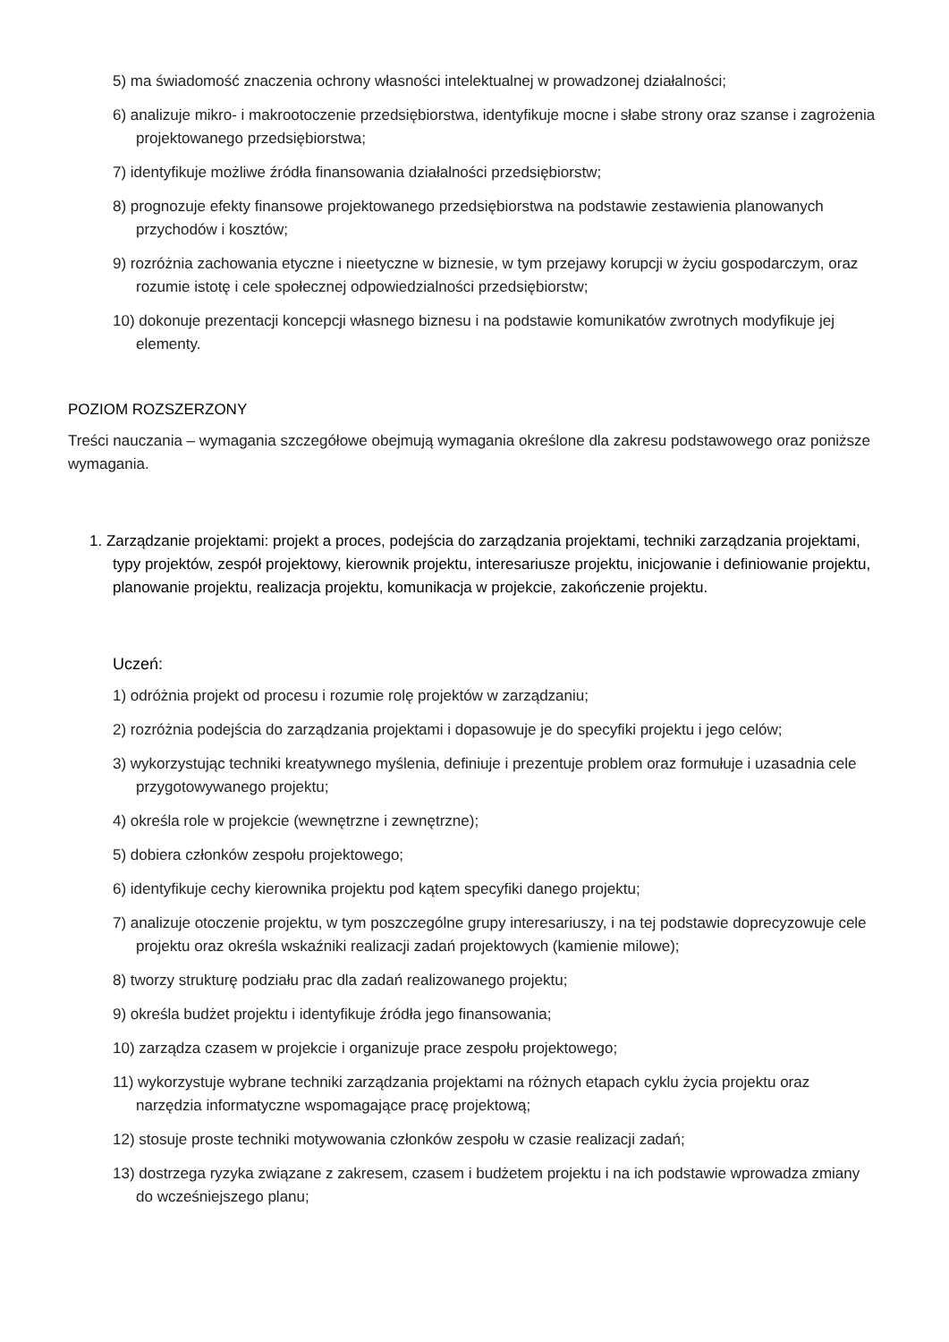5) ma świadomość znaczenia ochrony własności intelektualnej w prowadzonej działalności;
6) analizuje mikro- i makrootoczenie przedsiębiorstwa, identyfikuje mocne i słabe strony oraz szanse i zagrożenia projektowanego przedsiębiorstwa;
7) identyfikuje możliwe źródła finansowania działalności przedsiębiorstw;
8) prognozuje efekty finansowe projektowanego przedsiębiorstwa na podstawie zestawienia planowanych przychodów i kosztów;
9) rozróżnia zachowania etyczne i nieetyczne w biznesie, w tym przejawy korupcji w życiu gospodarczym, oraz rozumie istotę i cele społecznej odpowiedzialności przedsiębiorstw;
10) dokonuje prezentacji koncepcji własnego biznesu i na podstawie komunikatów zwrotnych modyfikuje jej elementy.
POZIOM ROZSZERZONY
Treści nauczania – wymagania szczegółowe obejmują wymagania określone dla zakresu podstawowego oraz poniższe wymagania.
1. Zarządzanie projektami: projekt a proces, podejścia do zarządzania projektami, techniki zarządzania projektami, typy projektów, zespół projektowy, kierownik projektu, interesariusze projektu, inicjowanie i definiowanie projektu, planowanie projektu, realizacja projektu, komunikacja w projekcie, zakończenie projektu.
Uczeń:
1) odróżnia projekt od procesu i rozumie rolę projektów w zarządzaniu;
2) rozróżnia podejścia do zarządzania projektami i dopasowuje je do specyfiki projektu i jego celów;
3) wykorzystując techniki kreatywnego myślenia, definiuje i prezentuje problem oraz formułuje i uzasadnia cele przygotowywanego projektu;
4) określa role w projekcie (wewnętrzne i zewnętrzne);
5) dobiera członków zespołu projektowego;
6) identyfikuje cechy kierownika projektu pod kątem specyfiki danego projektu;
7) analizuje otoczenie projektu, w tym poszczególne grupy interesariuszy, i na tej podstawie doprecyzowuje cele projektu oraz określa wskaźniki realizacji zadań projektowych (kamienie milowe);
8) tworzy strukturę podziału prac dla zadań realizowanego projektu;
9) określa budżet projektu i identyfikuje źródła jego finansowania;
10) zarządza czasem w projekcie i organizuje prace zespołu projektowego;
11) wykorzystuje wybrane techniki zarządzania projektami na różnych etapach cyklu życia projektu oraz narzędzia informatyczne wspomagające pracę projektową;
12) stosuje proste techniki motywowania członków zespołu w czasie realizacji zadań;
13) dostrzega ryzyka związane z zakresem, czasem i budżetem projektu i na ich podstawie wprowadza zmiany do wcześniejszego planu;